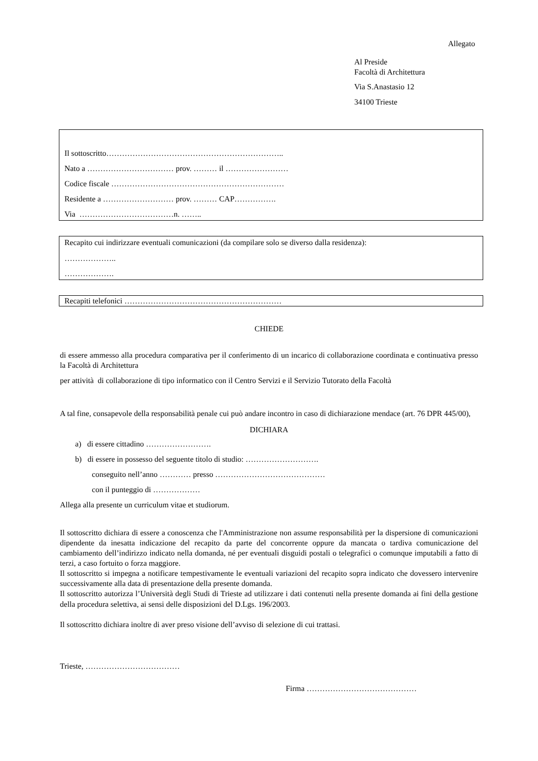Allegato
Al Preside
Facoltà di Architettura
Via S.Anastasio 12
34100 Trieste
Il sottoscritto…………………………………………………………..
Nato a …………………………… prov. ……… il ……………………
Codice fiscale …………………………………………………………
Residente a ……………………… prov. ……… CAP…………….
Via ………………………………n. ……..
Recapito cui indirizzare eventuali comunicazioni (da compilare solo se diverso dalla residenza):
………………..
……………….
Recapiti telefonici ……………………………………………………
CHIEDE
di essere ammesso alla procedura comparativa per il conferimento di un incarico di collaborazione coordinata e continuativa presso la Facoltà di Architettura
per attività di collaborazione di tipo informatico con il Centro Servizi e il Servizio Tutorato della Facoltà
A tal fine, consapevole della responsabilità penale cui può andare incontro in caso di dichiarazione mendace (art. 76 DPR 445/00),
DICHIARA
a) di essere cittadino …………………….
b) di essere in possesso del seguente titolo di studio: ……………………….
conseguito nell’anno ………… presso ……………………………………
con il punteggio di ………………
Allega alla presente un curriculum vitae et studiorum.
Il sottoscritto dichiara di essere a conoscenza che l'Amministrazione non assume responsabilità per la dispersione di comunicazioni dipendente da inesatta indicazione del recapito da parte del concorrente oppure da mancata o tardiva comunicazione del cambiamento dell’indirizzo indicato nella domanda, né per eventuali disguidi postali o telegrafici o comunque imputabili a fatto di terzi, a caso fortuito o forza maggiore.
Il sottoscritto si impegna a notificare tempestivamente le eventuali variazioni del recapito sopra indicato che dovessero intervenire successivamente alla data di presentazione della presente domanda.
Il sottoscritto autorizza l’Università degli Studi di Trieste ad utilizzare i dati contenuti nella presente domanda ai fini della gestione della procedura selettiva, ai sensi delle disposizioni del D.Lgs. 196/2003.
Il sottoscritto dichiara inoltre di aver preso visione dell’avviso di selezione di cui trattasi.
Trieste, ………………………………
Firma ……………………………………